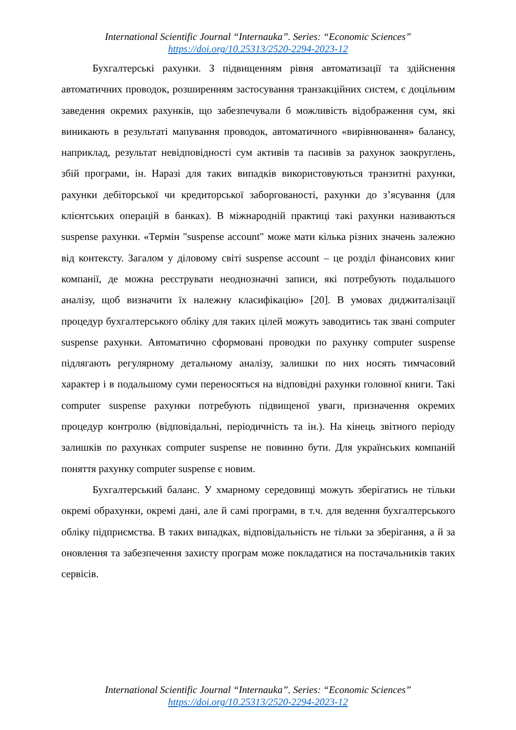International Scientific Journal “Internauka”. Series: “Economic Sciences”
https://doi.org/10.25313/2520-2294-2023-12
Бухгалтерські рахунки. З підвищенням рівня автоматизації та здійснення автоматичних проводок, розширенням застосування транзакційних систем, є доцільним заведення окремих рахунків, що забезпечували б можливість відображення сум, які виникають в результаті мапування проводок, автоматичного «вирівнювання» балансу, наприклад, результат невідповідності сум активів та пасивів за рахунок заокруглень, збій програми, ін. Наразі для таких випадків використовуються транзитні рахунки, рахунки дебіторської чи кредиторської заборгованості, рахунки до з’ясування (для клієнтських операцій в банках). В міжнародній практиці такі рахунки називаються suspense рахунки. «Термін "suspense account" може мати кілька різних значень залежно від контексту. Загалом у діловому світі suspense account – це розділ фінансових книг компанії, де можна реєструвати неоднозначні записи, які потребують подальшого аналізу, щоб визначити їх належну класифікацію» [20]. В умовах диджиталізації процедур бухгалтерського обліку для таких цілей можуть заводитись так звані computer suspense рахунки. Автоматично сформовані проводки по рахунку computer suspense підлягають регулярному детальному аналізу, залишки по них носять тимчасовий характер і в подальшому суми переносяться на відповідні рахунки головної книги. Такі computer suspense рахунки потребують підвищеної уваги, призначення окремих процедур контролю (відповідальні, періодичність та ін.). На кінець звітного періоду залишків по рахунках computer suspense не повинно бути. Для українських компаній поняття рахунку computer suspense є новим.
Бухгалтерський баланс. У хмарному середовищі можуть зберігатись не тільки окремі обрахунки, окремі дані, але й самі програми, в т.ч. для ведення бухгалтерського обліку підприємства. В таких випадках, відповідальність не тільки за зберігання, а й за оновлення та забезпечення захисту програм може покладатися на постачальників таких сервісів.
International Scientific Journal “Internauka”. Series: “Economic Sciences”
https://doi.org/10.25313/2520-2294-2023-12